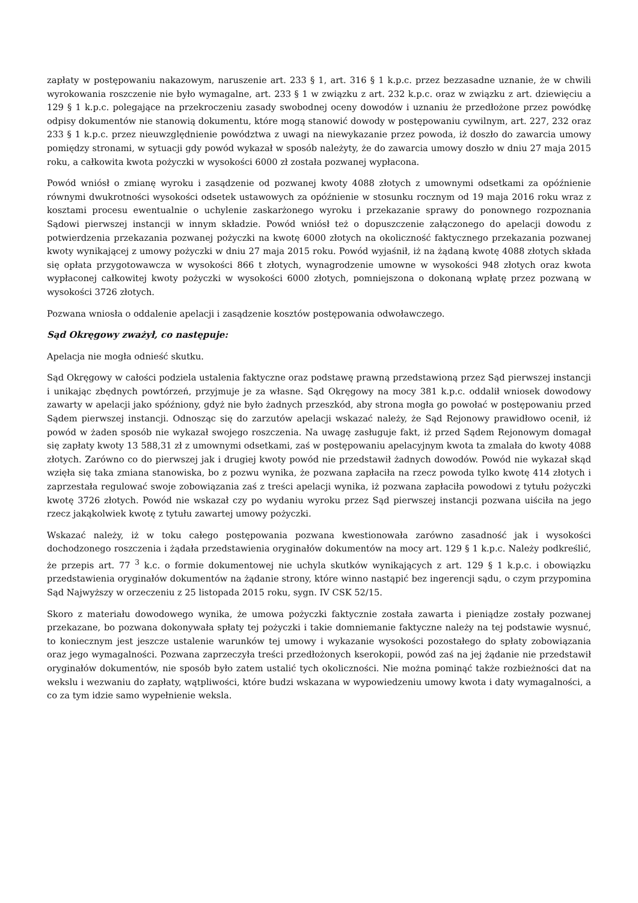zapłaty w postępowaniu nakazowym, naruszenie art. 233 § 1, art. 316 § 1 k.p.c. przez bezzasadne uznanie, że w chwili wyrokowania roszczenie nie było wymagalne, art. 233 § 1 w związku z art. 232 k.p.c. oraz w związku z art. dziewięciu a 129 § 1 k.p.c. polegające na przekroczeniu zasady swobodnej oceny dowodów i uznaniu że przedłożone przez powódkę odpisy dokumentów nie stanowią dokumentu, które mogą stanowić dowody w postępowaniu cywilnym, art. 227, 232 oraz 233 § 1 k.p.c. przez nieuwzględnienie powództwa z uwagi na niewykazanie przez powoda, iż doszło do zawarcia umowy pomiędzy stronami, w sytuacji gdy powód wykazał w sposób należyty, że do zawarcia umowy doszło w dniu 27 maja 2015 roku, a całkowita kwota pożyczki w wysokości 6000 zł została pozwanej wypłacona.
Powód wniósł o zmianę wyroku i zasądzenie od pozwanej kwoty 4088 złotych z umownymi odsetkami za opóźnienie równymi dwukrotności wysokości odsetek ustawowych za opóźnienie w stosunku rocznym od 19 maja 2016 roku wraz z kosztami procesu ewentualnie o uchylenie zaskarżonego wyroku i przekazanie sprawy do ponownego rozpoznania Sądowi pierwszej instancji w innym składzie. Powód wniósł też o dopuszczenie załączonego do apelacji dowodu z potwierdzenia przekazania pozwanej pożyczki na kwotę 6000 złotych na okoliczność faktycznego przekazania pozwanej kwoty wynikającej z umowy pożyczki w dniu 27 maja 2015 roku. Powód wyjaśnił, iż na żądaną kwotę 4088 złotych składa się opłata przygotowawcza w wysokości 866 t złotych, wynagrodzenie umowne w wysokości 948 złotych oraz kwota wypłaconej całkowitej kwoty pożyczki w wysokości 6000 złotych, pomniejszona o dokonaną wpłatę przez pozwaną w wysokości 3726 złotych.
Pozwana wniosła o oddalenie apelacji i zasądzenie kosztów postępowania odwoławczego.
Sąd Okręgowy zważył, co następuje:
Apelacja nie mogła odnieść skutku.
Sąd Okręgowy w całości podziela ustalenia faktyczne oraz podstawę prawną przedstawioną przez Sąd pierwszej instancji i unikając zbędnych powtórzeń, przyjmuje je za własne. Sąd Okręgowy na mocy 381 k.p.c. oddalił wniosek dowodowy zawarty w apelacji jako spóźniony, gdyż nie było żadnych przeszkód, aby strona mogła go powołać w postępowaniu przed Sądem pierwszej instancji. Odnosząc się do zarzutów apelacji wskazać należy, że Sąd Rejonowy prawidłowo ocenił, iż powód w żaden sposób nie wykazał swojego roszczenia. Na uwagę zasługuje fakt, iż przed Sądem Rejonowym domagał się zapłaty kwoty 13 588,31 zł z umownymi odsetkami, zaś w postępowaniu apelacyjnym kwota ta zmalała do kwoty 4088 złotych. Zarówno co do pierwszej jak i drugiej kwoty powód nie przedstawił żadnych dowodów. Powód nie wykazał skąd wzięła się taka zmiana stanowiska, bo z pozwu wynika, że pozwana zapłaciła na rzecz powoda tylko kwotę 414 złotych i zaprzestała regulować swoje zobowiązania zaś z treści apelacji wynika, iż pozwana zapłaciła powodowi z tytułu pożyczki kwotę 3726 złotych. Powód nie wskazał czy po wydaniu wyroku przez Sąd pierwszej instancji pozwana uiściła na jego rzecz jakąkolwiek kwotę z tytułu zawartej umowy pożyczki.
Wskazać należy, iż w toku całego postępowania pozwana kwestionowała zarówno zasadność jak i wysokości dochodzonego roszczenia i żądała przedstawienia oryginałów dokumentów na mocy art. 129 § 1 k.p.c. Należy podkreślić, że przepis art. 77 <sup>3</sup> k.c. o formie dokumentowej nie uchyla skutków wynikających z art. 129 § 1 k.p.c. i obowiązku przedstawienia oryginałów dokumentów na żądanie strony, które winno nastąpić bez ingerencji sądu, o czym przypomina Sąd Najwyższy w orzeczeniu z 25 listopada 2015 roku, sygn. IV CSK 52/15.
Skoro z materiału dowodowego wynika, że umowa pożyczki faktycznie została zawarta i pieniądze zostały pozwanej przekazane, bo pozwana dokonywała spłaty tej pożyczki i takie domniemanie faktyczne należy na tej podstawie wysnuć, to koniecznym jest jeszcze ustalenie warunków tej umowy i wykazanie wysokości pozostałego do spłaty zobowiązania oraz jego wymagalności. Pozwana zaprzeczyła treści przedłożonych kserokopii, powód zaś na jej żądanie nie przedstawił oryginałów dokumentów, nie sposób było zatem ustalić tych okoliczności. Nie można pominąć także rozbieżności dat na wekslu i wezwaniu do zapłaty, wątpliwości, które budzi wskazana w wypowiedzeniu umowy kwota i daty wymagalności, a co za tym idzie samo wypełnienie weksla.